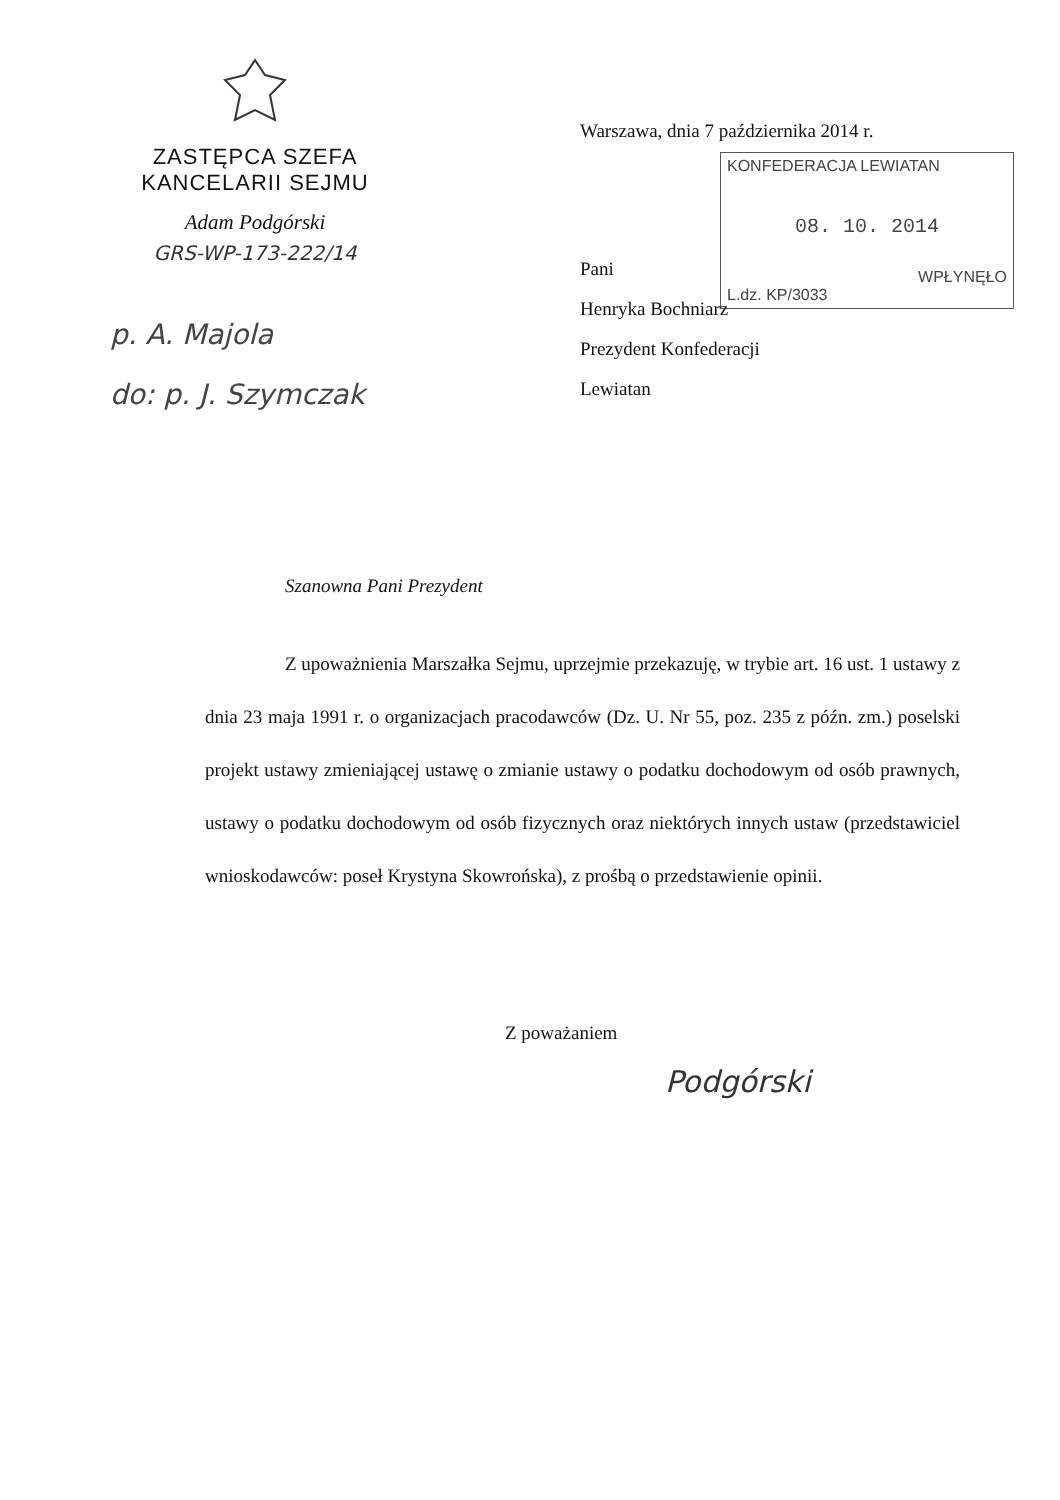ZASTĘPCA SZEFA
KANCELARII SEJMU
Adam Podgórski
GRS-WP-173-222/14
p. A. Majola
do: p. J. Szymczak
Warszawa, dnia 7 października 2014 r.
KONFEDERACJA LEWIATAN
08. 10. 2014
WPŁYNĘŁO
L.dz. KP/3033
Pani
Henryka Bochniarz
Prezydent Konfederacji
Lewiatan
Szanowna Pani Prezydent
Z upoważnienia Marszałka Sejmu, uprzejmie przekazuję, w trybie art. 16 ust. 1 ustawy z dnia 23 maja 1991 r. o organizacjach pracodawców (Dz. U. Nr 55, poz. 235 z późn. zm.) poselski projekt ustawy zmieniającej ustawę o zmianie ustawy o podatku dochodowym od osób prawnych, ustawy o podatku dochodowym od osób fizycznych oraz niektórych innych ustaw (przedstawiciel wnioskodawców: poseł Krystyna Skowrońska), z prośbą o przedstawienie opinii.
Z poważaniem
Podgórski